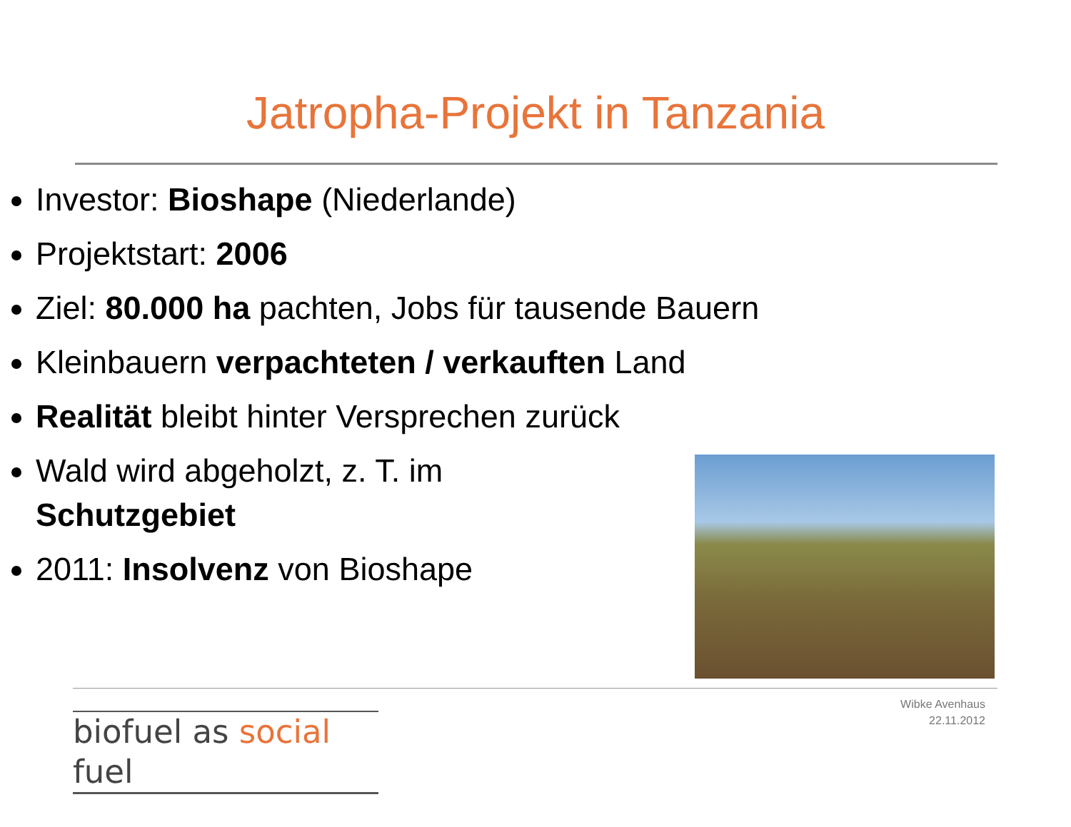Jatropha-Projekt in Tanzania
Investor: Bioshape (Niederlande)
Projektstart: 2006
Ziel: 80.000 ha pachten, Jobs für tausende Bauern
Kleinbauern verpachteten / verkauften Land
Realität bleibt hinter Versprechen zurück
Wald wird abgeholzt, z. T. im Schutzgebiet
2011: Insolvenz von Bioshape
biofuel as social fuel
Wibke Avenhaus
22.11.2012